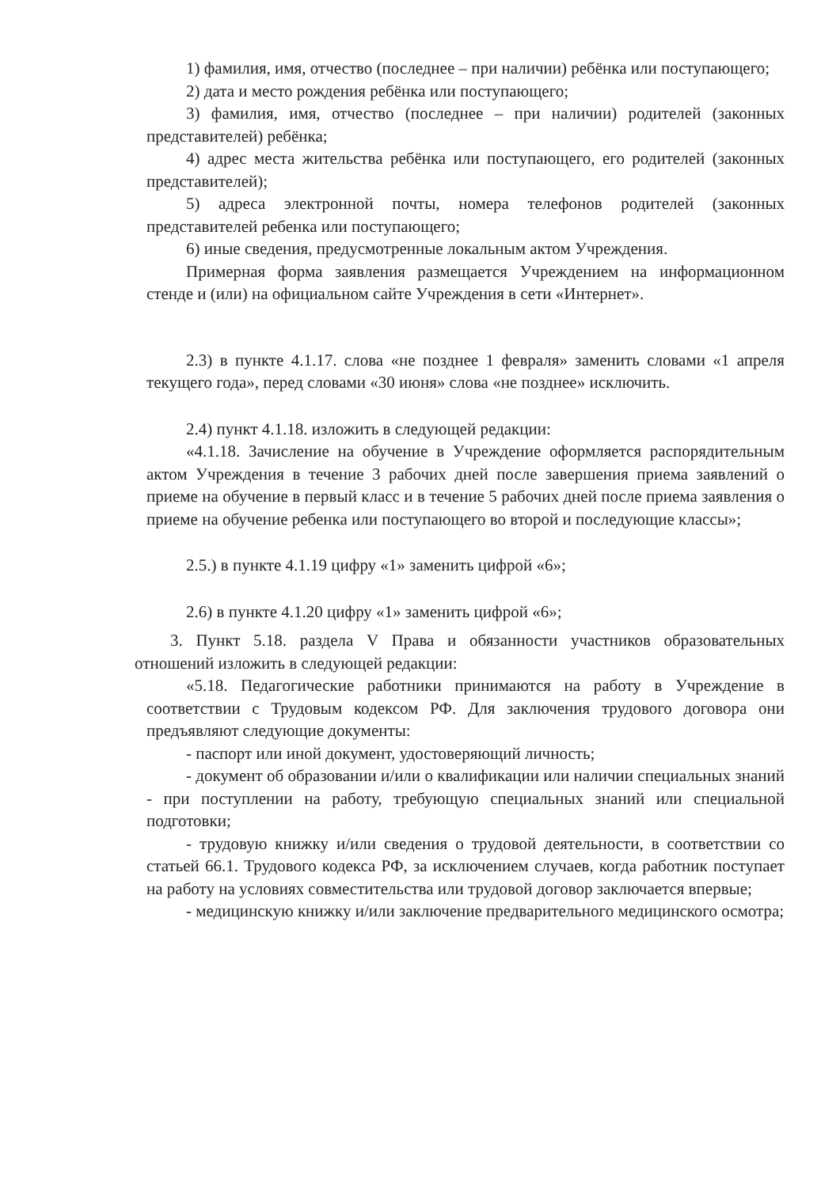1) фамилия, имя, отчество (последнее – при наличии) ребёнка или поступающего;
2) дата и место рождения ребёнка или поступающего;
3) фамилия, имя, отчество (последнее – при наличии) родителей (законных представителей) ребёнка;
4) адрес места жительства ребёнка или поступающего, его родителей (законных представителей);
5) адреса электронной почты, номера телефонов родителей (законных представителей ребенка или поступающего;
6) иные сведения, предусмотренные локальным актом Учреждения.
Примерная форма заявления размещается Учреждением на информационном стенде и (или) на официальном сайте Учреждения в сети «Интернет».
2.3) в пункте 4.1.17. слова «не позднее 1 февраля» заменить словами «1 апреля текущего года», перед словами «30 июня» слова «не позднее» исключить.
2.4) пункт 4.1.18. изложить в следующей редакции:
«4.1.18. Зачисление на обучение в Учреждение оформляется распорядительным актом Учреждения в течение 3 рабочих дней после завершения приема заявлений о приеме на обучение в первый класс и в течение 5 рабочих дней после приема заявления о приеме на обучение ребенка или поступающего во второй и последующие классы»;
2.5.) в пункте 4.1.19 цифру «1» заменить цифрой «6»;
2.6) в пункте 4.1.20 цифру «1» заменить цифрой «6»;
3. Пункт 5.18. раздела V Права и обязанности участников образовательных отношений изложить в следующей редакции:
«5.18. Педагогические работники принимаются на работу в Учреждение в соответствии с Трудовым кодексом РФ. Для заключения трудового договора они предъявляют следующие документы:
- паспорт или иной документ, удостоверяющий личность;
- документ об образовании и/или о квалификации или наличии специальных знаний - при поступлении на работу, требующую специальных знаний или специальной подготовки;
- трудовую книжку и/или сведения о трудовой деятельности, в соответствии со статьей 66.1. Трудового кодекса РФ, за исключением случаев, когда работник поступает на работу на условиях совместительства или трудовой договор заключается впервые;
- медицинскую книжку и/или заключение предварительного медицинского осмотра;